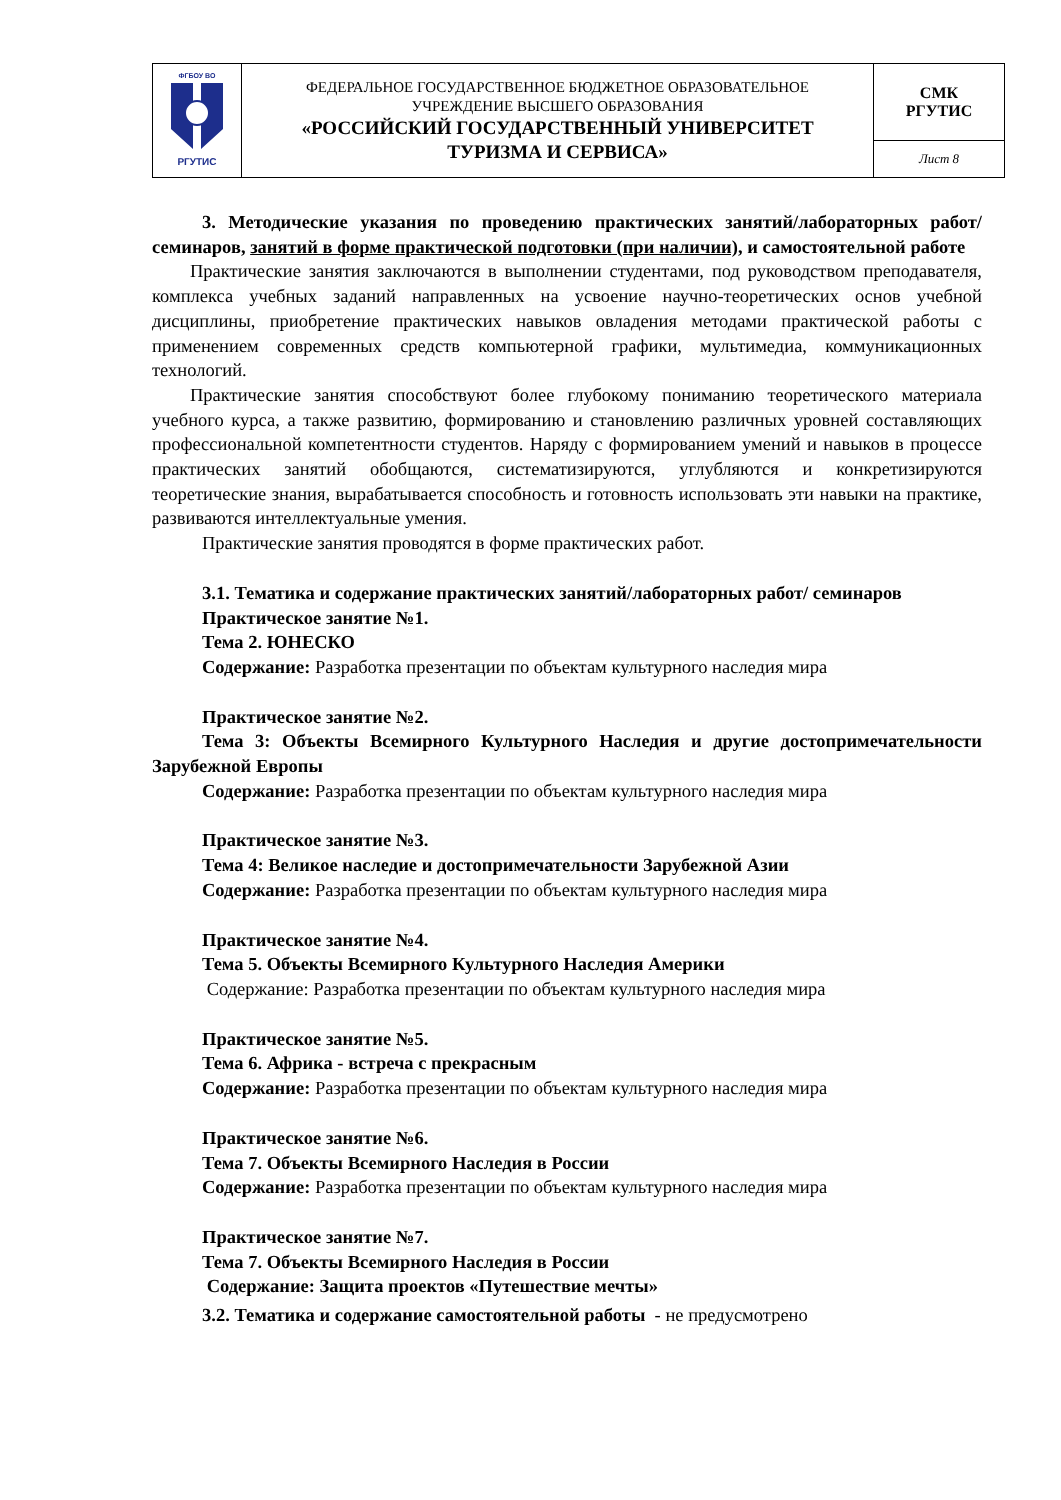| ФГБОУ ВО РГУТИС | ФЕДЕРАЛЬНОЕ ГОСУДАРСТВЕННОЕ БЮДЖЕТНОЕ ОБРАЗОВАТЕЛЬНОЕ УЧРЕЖДЕНИЕ ВЫСШЕГО ОБРАЗОВАНИЯ «РОССИЙСКИЙ ГОСУДАРСТВЕННЫЙ УНИВЕРСИТЕТ ТУРИЗМА И СЕРВИСА» | СМК РГУТИС |
| | | Лист 8 |
3. Методические указания по проведению практических занятий/лабораторных работ/семинаров, занятий в форме практической подготовки (при наличии), и самостоятельной работе
Практические занятия заключаются в выполнении студентами, под руководством преподавателя, комплекса учебных заданий направленных на усвоение научно-теоретических основ учебной дисциплины, приобретение практических навыков овладения методами практической работы с применением современных средств компьютерной графики, мультимедиа, коммуникационных технологий.
Практические занятия способствуют более глубокому пониманию теоретического материала учебного курса, а также развитию, формированию и становлению различных уровней составляющих профессиональной компетентности студентов. Наряду с формированием умений и навыков в процессе практических занятий обобщаются, систематизируются, углубляются и конкретизируются теоретические знания, вырабатывается способность и готовность использовать эти навыки на практике, развиваются интеллектуальные умения.
Практические занятия проводятся в форме практических работ.
3.1. Тематика и содержание практических занятий/лабораторных работ/ семинаров
Практическое занятие №1.
Тема 2. ЮНЕСКО
Содержание: Разработка презентации по объектам культурного наследия мира
Практическое занятие №2.
Тема 3: Объекты Всемирного Культурного Наследия и другие достопримечательности Зарубежной Европы
Содержание: Разработка презентации по объектам культурного наследия мира
Практическое занятие №3.
Тема 4: Великое наследие и достопримечательности Зарубежной Азии
Содержание: Разработка презентации по объектам культурного наследия мира
Практическое занятие №4.
Тема 5. Объекты Всемирного Культурного Наследия Америки
Содержание: Разработка презентации по объектам культурного наследия мира
Практическое занятие №5.
Тема 6. Африка - встреча с прекрасным
Содержание: Разработка презентации по объектам культурного наследия мира
Практическое занятие №6.
Тема 7. Объекты Всемирного Наследия в России
Содержание: Разработка презентации по объектам культурного наследия мира
Практическое занятие №7.
Тема 7. Объекты Всемирного Наследия в России
Содержание: Защита проектов «Путешествие мечты»
3.2. Тематика и содержание самостоятельной работы - не предусмотрено